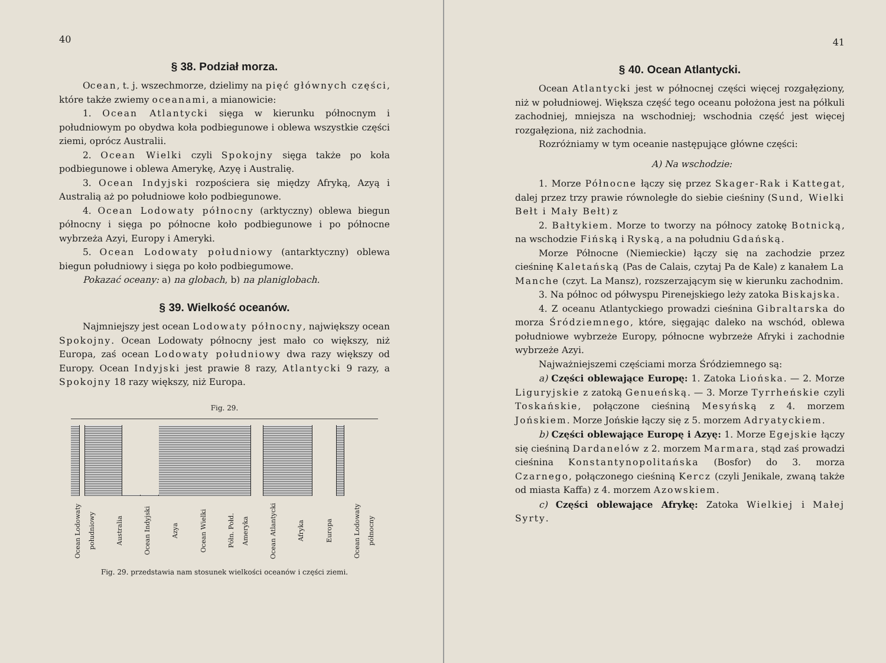40
§ 38. Podział morza.
Ocean, t. j. wszechmorze, dzielimy na pięć głównych części, które także zwiemy oceanami, a mianowicie:
1. Ocean Atlantycki sięga w kierunku północnym i południowym po obydwa koła podbiegunowe i oblewa wszystkie części ziemi, oprócz Australii.
2. Ocean Wielki czyli Spokojny sięga także po koła podbiegunowe i oblewa Amerykę, Azyę i Australię.
3. Ocean Indyjski rozpościera się między Afryką, Azyą i Australią aż po południowe koło podbiegunowe.
4. Ocean Lodowaty północny (arktyczny) oblewa biegun północny i sięga po północne koło podbiegunowe i po północne wybrzeża Azyi, Europy i Ameryki.
5. Ocean Lodowaty południowy (antarktyczny) oblewa biegun południowy i sięga po koło podbiegumowe.
Pokazać oceany: a) na globach, b) na planiglobach.
§ 39. Wielkość oceanów.
Najmniejszy jest ocean Lodowaty północny, największy ocean Spokojny. Ocean Lodowaty północny jest mało co większy, niż Europa, zaś ocean Lodowaty południowy dwa razy większy od Europy. Ocean Indyjski jest prawie 8 razy, Atlantycki 9 razy, a Spokojny 18 razy większy, niż Europa.
Fig. 29.
Ocean Lodowaty południowy Australia Ocean Indyjski Azya Ocean Wielki Półn. Połd. Ameryka Ocean Atlantycki Afryka Europa Ocean Lodowaty północny
Fig. 29. przedstawia nam stosunek wielkości oceanów i części ziemi.
41
§ 40. Ocean Atlantycki.
Ocean Atlantycki jest w północnej części więcej rozgałęziony, niż w południowej. Większa część tego oceanu położona jest na półkuli zachodniej, mniejsza na wschodniej; wschodnia część jest więcej rozgałęziona, niż zachodnia.
Rozróżniamy w tym oceanie następujące główne części:
A) Na wschodzie:
1. Morze Północne łączy się przez Skager-Rak i Kattegat, dalej przez trzy prawie równoległe do siebie cieśniny (Sund, Wielki Bełt i Mały Bełt) z
2. Bałtykiem. Morze to tworzy na północy zatokę Botnicką, na wschodzie Fińską i Ryską, a na południu Gdańską.
Morze Północne (Niemieckie) łączy się na zachodzie przez cieśninę Kaletańską (Pas de Calais, czytaj Pa de Kale) z kanałem La Manche (czyt. La Mansz), rozszerzającym się w kierunku zachodnim.
3. Na północ od półwyspu Pirenejskiego leży zatoka Biskajska.
4. Z oceanu Atlantyckiego prowadzi cieśnina Gibraltarska do morza Śródziemnego, które, sięgając daleko na wschód, oblewa południowe wybrzeże Europy, północne wybrzeże Afryki i zachodnie wybrzeże Azyi.
Najważniejszemi częściami morza Śródziemnego są:
a) Części oblewające Europę: 1. Zatoka Liońska. — 2. Morze Liguryjskie z zatoką Genueńską. — 3. Morze Tyrrheńskie czyli Toskańskie, połączone cieśniną Mesyńską z 4. morzem Jońskiem. Morze Jońskie łączy się z 5. morzem Adryatyckiem.
b) Części oblewające Europę i Azyę: 1. Morze Egejskie łączy się cieśniną Dardanelów z 2. morzem Marmara, stąd zaś prowadzi cieśnina Konstantynopolitańska (Bosfor) do 3. morza Czarnego, połączonego cieśniną Kercz (czyli Jenikale, zwaną także od miasta Kaffa) z 4. morzem Azowskiem.
c) Części oblewające Afrykę: Zatoka Wielkiej i Małej Syrty.